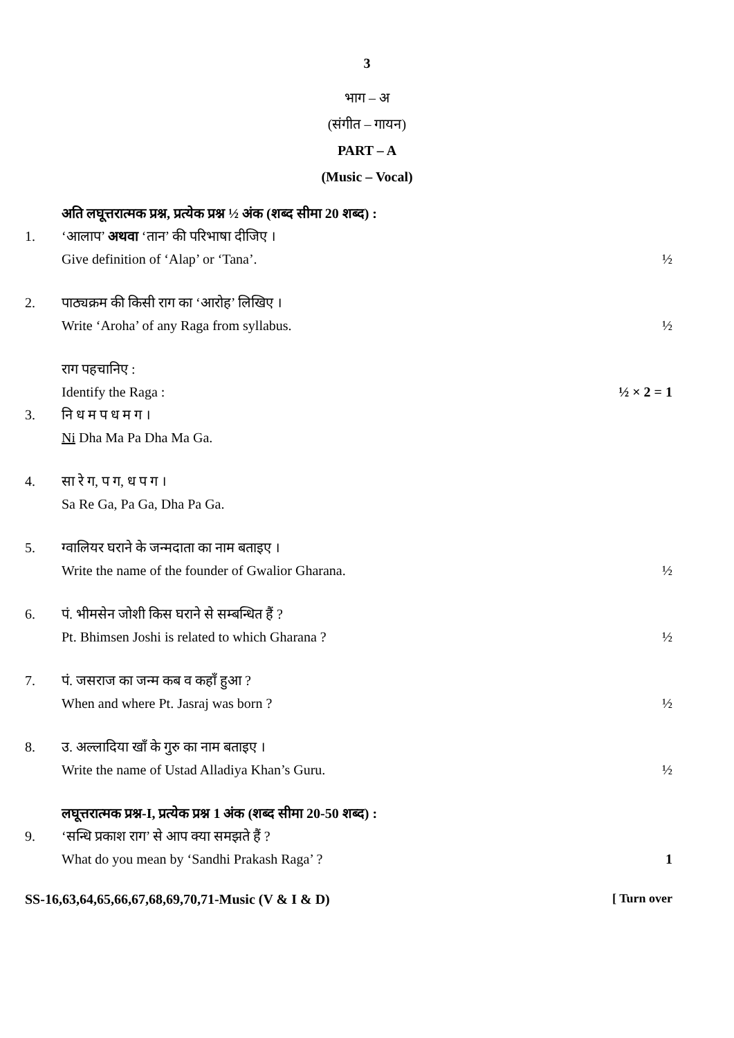3
भाग – अ
(संगीत – गायन)
PART – A
(Music – Vocal)
अति लघूत्तरात्मक प्रश्न, प्रत्येक प्रश्न ½ अंक (शब्द सीमा 20 शब्द) :
1. ‘आलाप’ अथवा ‘तान’ की परिभाषा दीजिए ।
Give definition of ‘Alap’ or ‘Tana’.
½
2. पाठ्यक्रम की किसी राग का ‘आरोह’ लिखिए ।
Write ‘Aroha’ of any Raga from syllabus.
½
राग पहचानिए :
Identify the Raga : ½ × 2 = 1
3. नि ध म प ध म ग ।
Ni Dha Ma Pa Dha Ma Ga.
4. सा रे ग, प ग, ध प ग ।
Sa Re Ga, Pa Ga, Dha Pa Ga.
5. ग्वालियर घराने के जन्मदाता का नाम बताइए ।
Write the name of the founder of Gwalior Gharana.
½
6. पं. भीमसेन जोशी किस घराने से सम्बन्धित हैं ?
Pt. Bhimsen Joshi is related to which Gharana ?
½
7. पं. जसराज का जन्म कब व कहाँ हुआ ?
When and where Pt. Jasraj was born ?
½
8. उ. अल्लादिया खाँ के गुरु का नाम बताइए ।
Write the name of Ustad Alladiya Khan’s Guru.
½
लघूत्तरात्मक प्रश्न-I, प्रत्येक प्रश्न 1 अंक (शब्द सीमा 20-50 शब्द) :
9. ‘सन्धि प्रकाश राग’ से आप क्या समझते हैं ?
What do you mean by ‘Sandhi Prakash Raga’ ?
1
SS-16,63,64,65,66,67,68,69,70,71-Music (V & I & D) [ Turn over